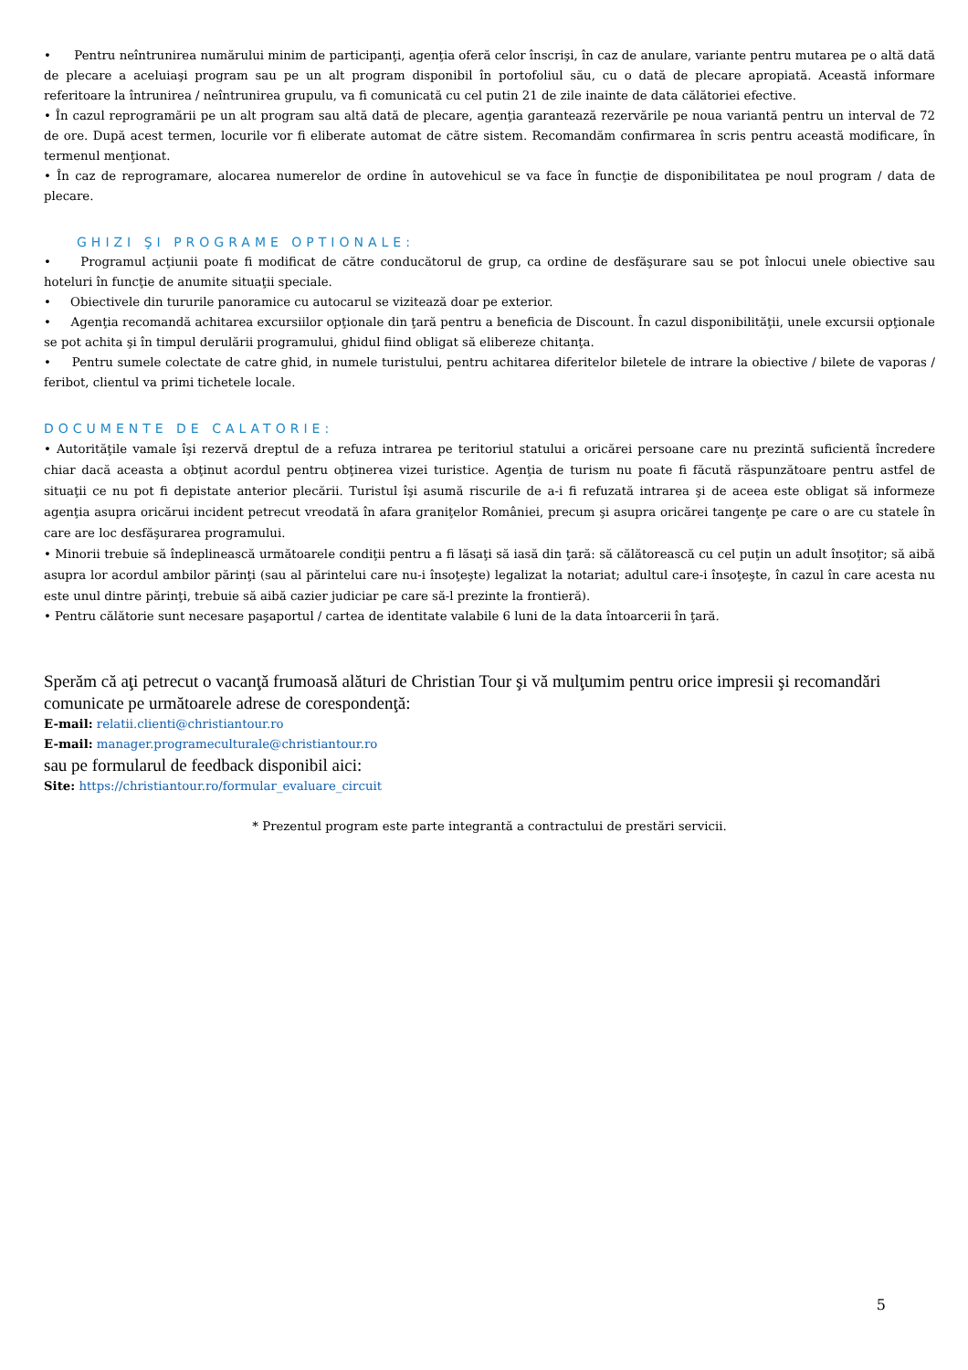• Pentru neîntrunirea numărului minim de participanţi, agenţia oferă celor înscrişi, în caz de anulare, variante pentru mutarea pe o altă dată de plecare a aceluiaşi program sau pe un alt program disponibil în portofoliul său, cu o dată de plecare apropiată. Această informare referitoare la întrunirea / neîntrunirea grupulu, va fi comunicată cu cel putin 21 de zile inainte de data călătoriei efective.
• În cazul reprogramării pe un alt program sau altă dată de plecare, agenţia garantează rezervările pe noua variantă pentru un interval de 72 de ore. După acest termen, locurile vor fi eliberate automat de către sistem. Recomandăm confirmarea în scris pentru această modificare, în termenul menţionat.
• În caz de reprogramare, alocarea numerelor de ordine în autovehicul se va face în funcţie de disponibilitatea pe noul program / data de plecare.
GHIZI ŞI PROGRAME OPTIONALE:
• Programul acţiunii poate fi modificat de către conducătorul de grup, ca ordine de desfăşurare sau se pot înlocui unele obiective sau hoteluri în funcţie de anumite situaţii speciale.
• Obiectivele din tururile panoramice cu autocarul se vizitează doar pe exterior.
• Agenţia recomandă achitarea excursiilor opţionale din ţară pentru a beneficia de Discount. În cazul disponibilităţii, unele excursii opţionale se pot achita şi în timpul derulării programului, ghidul fiind obligat să elibereze chitanţa.
• Pentru sumele colectate de catre ghid, in numele turistului, pentru achitarea diferitelor biletele de intrare la obiective / bilete de vaporas / feribot, clientul va primi tichetele locale.
DOCUMENTE DE CALATORIE:
• Autorităţile vamale îşi rezervă dreptul de a refuza intrarea pe teritoriul statului a oricărei persoane care nu prezintă suficientă încredere chiar dacă aceasta a obţinut acordul pentru obţinerea vizei turistice. Agenţia de turism nu poate fi făcută răspunzătoare pentru astfel de situaţii ce nu pot fi depistate anterior plecării. Turistul îşi asumă riscurile de a-i fi refuzată intrarea şi de aceea este obligat să informeze agenţia asupra oricărui incident petrecut vreodată în afara graniţelor României, precum şi asupra oricărei tangenţe pe care o are cu statele în care are loc desfăşurarea programului.
• Minorii trebuie să îndeplinească următoarele condiţii pentru a fi lăsaţi să iasă din ţară: să călătorească cu cel puţin un adult însoţitor; să aibă asupra lor acordul ambilor părinţi (sau al părintelui care nu-i însoţeşte) legalizat la notariat; adultul care-i însoţeşte, în cazul în care acesta nu este unul dintre părinţi, trebuie să aibă cazier judiciar pe care să-l prezinte la frontieră).
• Pentru călătorie sunt necesare paşaportul / cartea de identitate valabile 6 luni de la data întoarcerii în ţară.
Sperăm că aţi petrecut o vacanţă frumoasă alături de Christian Tour şi vă mulţumim pentru orice impresii şi recomandări comunicate pe următoarele adrese de corespondenţă:
E-mail: relatii.clienti@christiantour.ro
E-mail: manager.programeculturale@christiantour.ro
sau pe formularul de feedback disponibil aici:
Site: https://christiantour.ro/formular_evaluare_circuit
* Prezentul program este parte integrantă a contractului de prestări servicii.
5